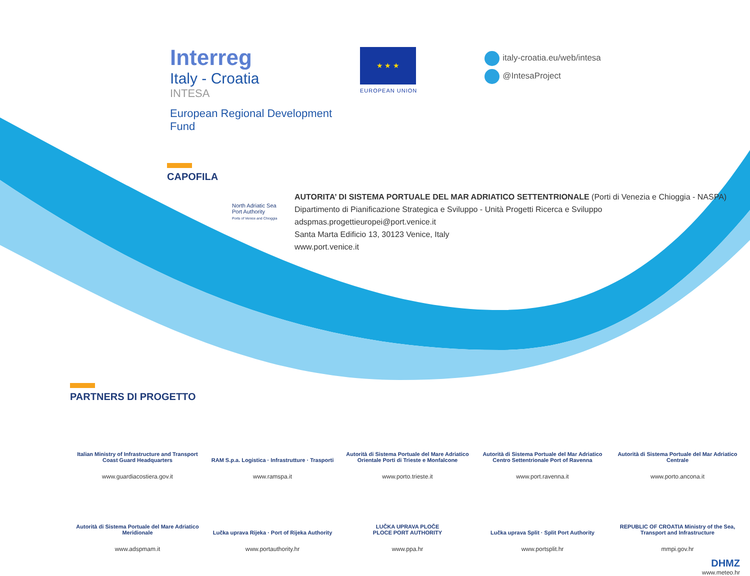Interreg
Italy - Croatia
INTESA
European Regional Development Fund
★ ★ ★
EUROPEAN UNION
italy-croatia.eu/web/intesa
@IntesaProject
CAPOFILA
North Adriatic Sea Port Authority
Ports of Venice and Chioggia
AUTORITA’ DI SISTEMA PORTUALE DEL MAR ADRIATICO SETTENTRIONALE (Porti di Venezia e Chioggia - NASPA)
Dipartimento di Pianificazione Strategica e Sviluppo - Unità Progetti Ricerca e Sviluppo
adspmas.progettieuropei@port.venice.it
Santa Marta Edificio 13, 30123 Venice, Italy
www.port.venice.it
PARTNERS DI PROGETTO
Italian Ministry of Infrastructure and Transport Coast Guard Headquarters
www.guardiacostiera.gov.it
RAM S.p.a. Logistica · Infrastrutture · Trasporti
www.ramspa.it
Autorità di Sistema Portuale del Mare Adriatico Orientale Porti di Trieste e Monfalcone
www.porto.trieste.it
Autorità di Sistema Portuale del Mar Adriatico Centro Settentrionale Port of Ravenna
www.port.ravenna.it
Autorità di Sistema Portuale del Mar Adriatico Centrale
www.porto.ancona.it
Autorità di Sistema Portuale del Mare Adriatico Meridionale
www.adspmam.it
Lučka uprava Rijeka · Port of Rijeka Authority
www.portauthority.hr
LUČKA UPRAVA PLOČE
PLOCE PORT AUTHORITY
www.ppa.hr
Lučka uprava Split · Split Port Authority
www.portsplit.hr
REPUBLIC OF CROATIA Ministry of the Sea, Transport and Infrastructure
mmpi.gov.hr
DHMZ
www.meteo.hr